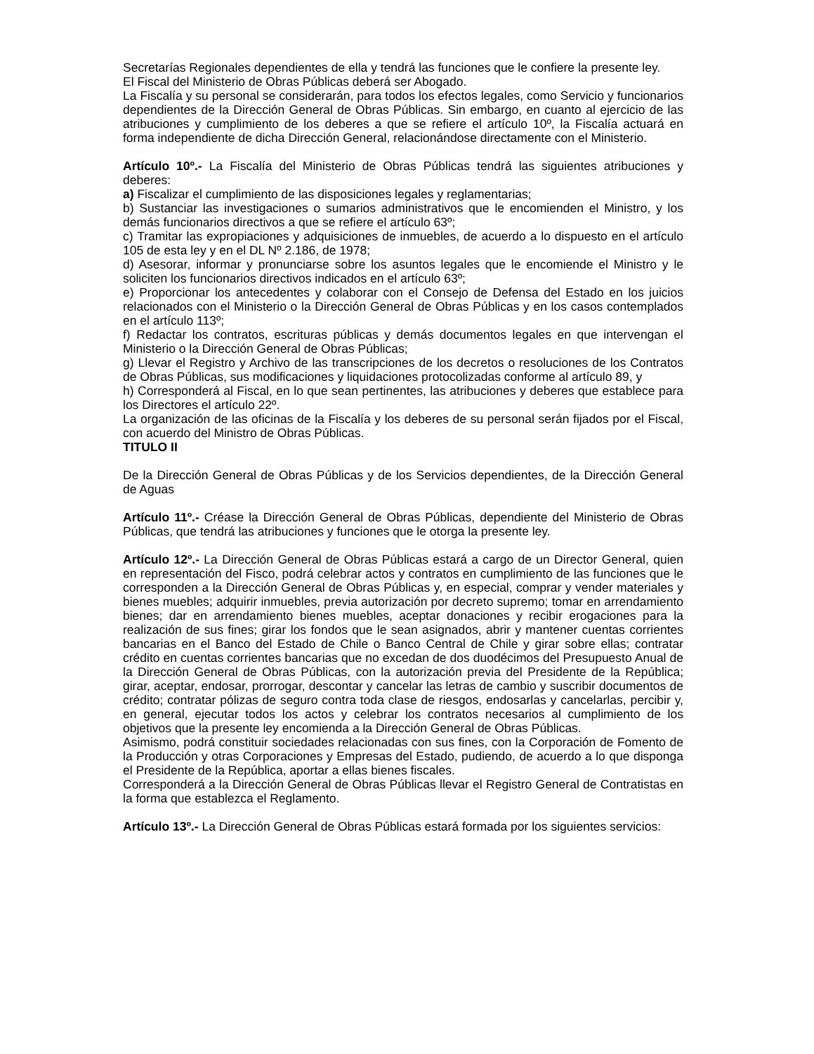Secretarías Regionales dependientes de ella y tendrá las funciones que le confiere la presente ley.
El Fiscal del Ministerio de Obras Públicas deberá ser Abogado.
La Fiscalía y su personal se considerarán, para todos los efectos legales, como Servicio y funcionarios dependientes de la Dirección General de Obras Públicas. Sin embargo, en cuanto al ejercicio de las atribuciones y cumplimiento de los deberes a que se refiere el artículo 10º, la Fiscalía actuará en forma independiente de dicha Dirección General, relacionándose directamente con el Ministerio.
Artículo 10º.- La Fiscalía del Ministerio de Obras Públicas tendrá las siguientes atribuciones y deberes:
a) Fiscalizar el cumplimiento de las disposiciones legales y reglamentarias;
b) Sustanciar las investigaciones o sumarios administrativos que le encomienden el Ministro, y los demás funcionarios directivos a que se refiere el artículo 63º;
c) Tramitar las expropiaciones y adquisiciones de inmuebles, de acuerdo a lo dispuesto en el artículo 105 de esta ley y en el DL Nº 2.186, de 1978;
d) Asesorar, informar y pronunciarse sobre los asuntos legales que le encomiende el Ministro y le soliciten los funcionarios directivos indicados en el artículo 63º;
e) Proporcionar los antecedentes y colaborar con el Consejo de Defensa del Estado en los juicios relacionados con el Ministerio o la Dirección General de Obras Públicas y en los casos contemplados en el artículo 113º;
f) Redactar los contratos, escrituras públicas y demás documentos legales en que intervengan el Ministerio o la Dirección General de Obras Públicas;
g) Llevar el Registro y Archivo de las transcripciones de los decretos o resoluciones de los Contratos de Obras Públicas, sus modificaciones y liquidaciones protocolizadas conforme al artículo 89, y
h) Corresponderá al Fiscal, en lo que sean pertinentes, las atribuciones y deberes que establece para los Directores el artículo 22º.
La organización de las oficinas de la Fiscalía y los deberes de su personal serán fijados por el Fiscal, con acuerdo del Ministro de Obras Públicas.
TITULO II
De la Dirección General de Obras Públicas y de los Servicios dependientes, de la Dirección General de Aguas
Artículo 11º.- Créase la Dirección General de Obras Públicas, dependiente del Ministerio de Obras Públicas, que tendrá las atribuciones y funciones que le otorga la presente ley.
Artículo 12º.- La Dirección General de Obras Públicas estará a cargo de un Director General, quien en representación del Fisco, podrá celebrar actos y contratos en cumplimiento de las funciones que le corresponden a la Dirección General de Obras Públicas y, en especial, comprar y vender materiales y bienes muebles; adquirir inmuebles, previa autorización por decreto supremo; tomar en arrendamiento bienes; dar en arrendamiento bienes muebles, aceptar donaciones y recibir erogaciones para la realización de sus fines; girar los fondos que le sean asignados, abrir y mantener cuentas corrientes bancarias en el Banco del Estado de Chile o Banco Central de Chile y girar sobre ellas; contratar crédito en cuentas corrientes bancarias que no excedan de dos duodécimos del Presupuesto Anual de la Dirección General de Obras Públicas, con la autorización previa del Presidente de la República; girar, aceptar, endosar, prorrogar, descontar y cancelar las letras de cambio y suscribir documentos de crédito; contratar pólizas de seguro contra toda clase de riesgos, endosarlas y cancelarlas, percibir y, en general, ejecutar todos los actos y celebrar los contratos necesarios al cumplimiento de los objetivos que la presente ley encomienda a la Dirección General de Obras Públicas.
Asimismo, podrá constituir sociedades relacionadas con sus fines, con la Corporación de Fomento de la Producción y otras Corporaciones y Empresas del Estado, pudiendo, de acuerdo a lo que disponga el Presidente de la República, aportar a ellas bienes fiscales.
Corresponderá a la Dirección General de Obras Públicas llevar el Registro General de Contratistas en la forma que establezca el Reglamento.
Artículo 13º.- La Dirección General de Obras Públicas estará formada por los siguientes servicios: